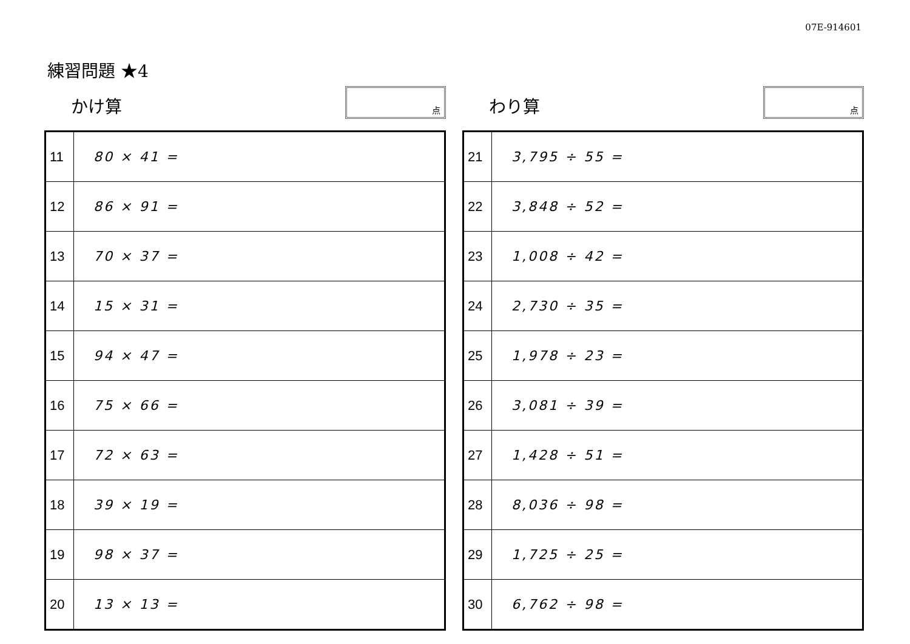07E-914601
練習問題 ★4
かけ算
点
| 11 | 80 × 41 = |
| 12 | 86 × 91 = |
| 13 | 70 × 37 = |
| 14 | 15 × 31 = |
| 15 | 94 × 47 = |
| 16 | 75 × 66 = |
| 17 | 72 × 63 = |
| 18 | 39 × 19 = |
| 19 | 98 × 37 = |
| 20 | 13 × 13 = |
わり算
点
| 21 | 3,795 ÷ 55 = |
| 22 | 3,848 ÷ 52 = |
| 23 | 1,008 ÷ 42 = |
| 24 | 2,730 ÷ 35 = |
| 25 | 1,978 ÷ 23 = |
| 26 | 3,081 ÷ 39 = |
| 27 | 1,428 ÷ 51 = |
| 28 | 8,036 ÷ 98 = |
| 29 | 1,725 ÷ 25 = |
| 30 | 6,762 ÷ 98 = |